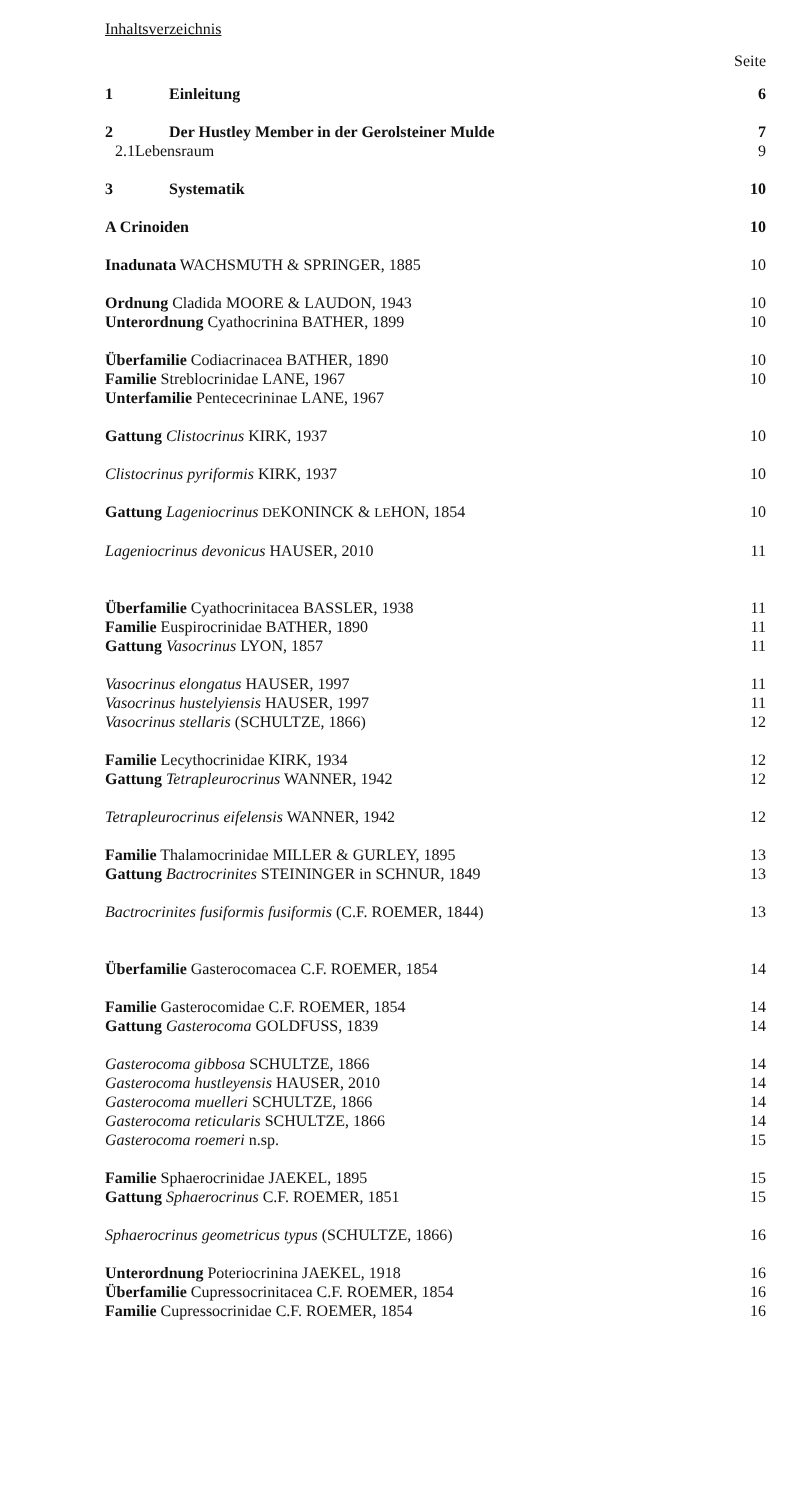Inhaltsverzeichnis
Seite
1 Einleitung 6
2 Der Hustley Member in der Gerolsteiner Mulde 7
2.1 Lebensraum 9
3 Systematik 10
A Crinoiden 10
Inadunata WACHSMUTH & SPRINGER, 1885 10
Ordnung Cladida MOORE & LAUDON, 1943 10
Unterordnung Cyathocrinina BATHER, 1899 10
Überfamilie Codiacrinacea BATHER, 1890 10
Familie Streblocrinidae LANE, 1967 10
Unterfamilie Pentececrininae LANE, 1967
Gattung Clistocrinus KIRK, 1937 10
Clistocrinus pyriformis KIRK, 1937 10
Gattung Lageniocrinus DEKONINCK & LEHON, 1854 10
Lageniocrinus devonicus HAUSER, 2010 11
Überfamilie Cyathocrinitacea BASSLER, 1938 11
Familie Euspirocrinidae BATHER, 1890 11
Gattung Vasocrinus LYON, 1857 11
Vasocrinus elongatus HAUSER, 1997 11
Vasocrinus hustelyiensis HAUSER, 1997 11
Vasocrinus stellaris (SCHULTZE, 1866) 12
Familie Lecythocrinidae KIRK, 1934 12
Gattung Tetrapleurocrinus WANNER, 1942 12
Tetrapleurocrinus eifelensis WANNER, 1942 12
Familie Thalamocrinidae MILLER & GURLEY, 1895 13
Gattung Bactrocrinites STEININGER in SCHNUR, 1849 13
Bactrocrinites fusiformis fusiformis (C.F. ROEMER, 1844) 13
Überfamilie Gasterocomacea C.F. ROEMER, 1854 14
Familie Gasterocomidae C.F. ROEMER, 1854 14
Gattung Gasterocoma GOLDFUSS, 1839 14
Gasterocoma gibbosa SCHULTZE, 1866 14
Gasterocoma hustleyensis HAUSER, 2010 14
Gasterocoma muelleri SCHULTZE, 1866 14
Gasterocoma reticularis SCHULTZE, 1866 14
Gasterocoma roemeri n.sp. 15
Familie Sphaerocrinidae JAEKEL, 1895 15
Gattung Sphaerocrinus C.F. ROEMER, 1851 15
Sphaerocrinus geometricus typus (SCHULTZE, 1866) 16
Unterordnung Poteriocrinina JAEKEL, 1918 16
Überfamilie Cupressocrinitacea C.F. ROEMER, 1854 16
Familie Cupressocrinidae C.F. ROEMER, 1854 16